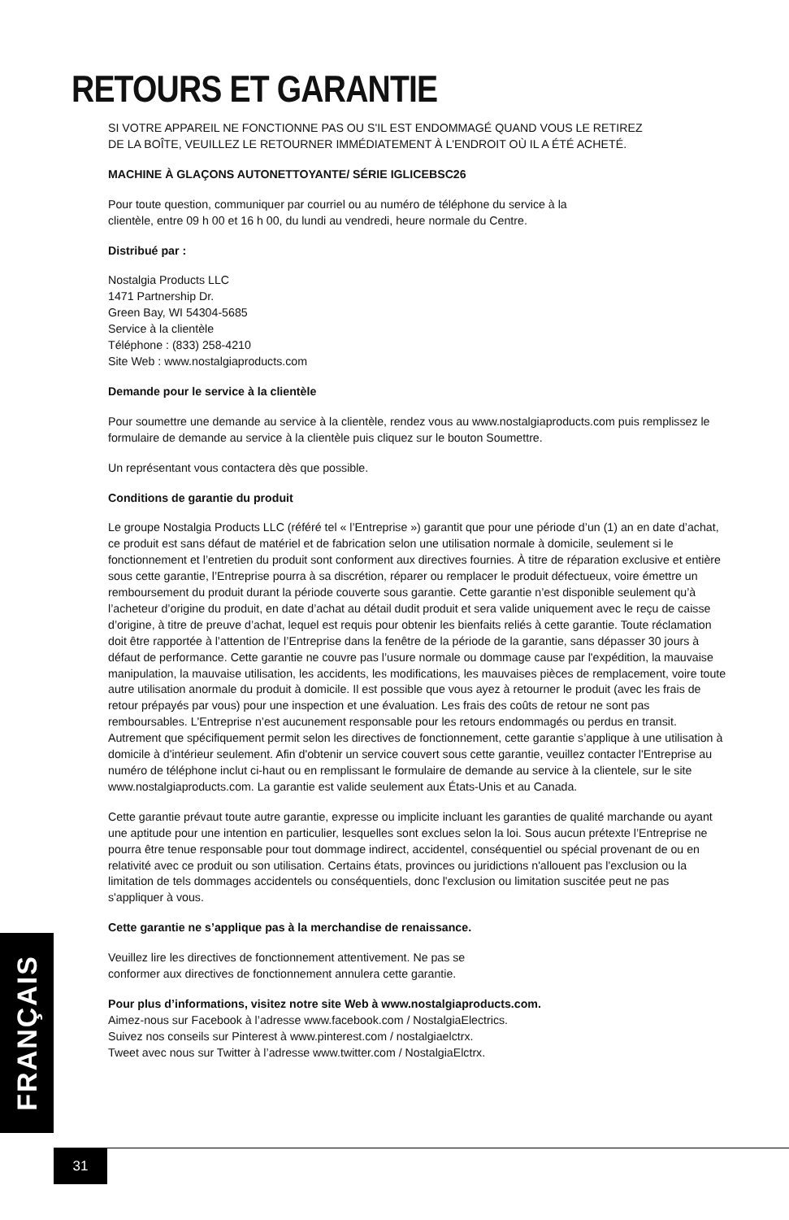RETOURS ET GARANTIE
SI VOTRE APPAREIL NE FONCTIONNE PAS OU S'IL EST ENDOMMAGÉ QUAND VOUS LE RETIREZ
DE LA BOÎTE, VEUILLEZ LE RETOURNER IMMÉDIATEMENT À L'ENDROIT OÙ IL A ÉTÉ ACHETÉ.
MACHINE À GLAÇONS AUTONETTOYANTE/ SÉRIE IGLICEBSC26
Pour toute question, communiquer par courriel ou au numéro de téléphone du service à la
clientèle, entre 09 h 00 et 16 h 00, du lundi au vendredi, heure normale du Centre.
Distribué par :
Nostalgia Products LLC
1471 Partnership Dr.
Green Bay, WI 54304-5685
Service à la clientèle
Téléphone : (833) 258-4210
Site Web : www.nostalgiaproducts.com
Demande pour le service à la clientèle
Pour soumettre une demande au service à la clientèle, rendez vous au www.nostalgiaproducts.com puis remplissez le formulaire de demande au service à la clientèle puis cliquez sur le bouton Soumettre.
Un représentant vous contactera dès que possible.
Conditions de garantie du produit
Le groupe Nostalgia Products LLC (référé tel « l’Entreprise ») garantit que pour une période d’un (1) an en date d’achat, ce produit est sans défaut de matériel et de fabrication selon une utilisation normale à domicile, seulement si le fonctionnement et l’entretien du produit sont conforment aux directives fournies. À titre de réparation exclusive et entière sous cette garantie, l’Entreprise pourra à sa discrétion, réparer ou remplacer le produit défectueux, voire émettre un remboursement du produit durant la période couverte sous garantie. Cette garantie n’est disponible seulement qu’à l’acheteur d’origine du produit, en date d’achat au détail dudit produit et sera valide uniquement avec le reçu de caisse d’origine, à titre de preuve d’achat, lequel est requis pour obtenir les bienfaits reliés à cette garantie. Toute réclamation doit être rapportée à l’attention de l’Entreprise dans la fenêtre de la période de la garantie, sans dépasser 30 jours à défaut de performance. Cette garantie ne couvre pas l’usure normale ou dommage cause par l'expédition, la mauvaise manipulation, la mauvaise utilisation, les accidents, les modifications, les mauvaises pièces de remplacement, voire toute autre utilisation anormale du produit à domicile. Il est possible que vous ayez à retourner le produit (avec les frais de retour prépayés par vous) pour une inspection et une évaluation. Les frais des coûts de retour ne sont pas remboursables. L'Entreprise n’est aucunement responsable pour les retours endommagés ou perdus en transit. Autrement que spécifiquement permit selon les directives de fonctionnement, cette garantie s’applique à une utilisation à domicile à d'intérieur seulement. Afin d'obtenir un service couvert sous cette garantie, veuillez contacter l'Entreprise au numéro de téléphone inclut ci-haut ou en remplissant le formulaire de demande au service à la clientele, sur le site www.nostalgiaproducts.com. La garantie est valide seulement aux États-Unis et au Canada.
Cette garantie prévaut toute autre garantie, expresse ou implicite incluant les garanties de qualité marchande ou ayant une aptitude pour une intention en particulier, lesquelles sont exclues selon la loi. Sous aucun prétexte l’Entreprise ne pourra être tenue responsable pour tout dommage indirect, accidentel, conséquentiel ou spécial provenant de ou en relativité avec ce produit ou son utilisation. Certains états, provinces ou juridictions n'allouent pas l'exclusion ou la limitation de tels dommages accidentels ou conséquentiels, donc l'exclusion ou limitation suscitée peut ne pas s'appliquer à vous.
Cette garantie ne s’applique pas à la merchandise de renaissance.
Veuillez lire les directives de fonctionnement attentivement. Ne pas se
conformer aux directives de fonctionnement annulera cette garantie.
Pour plus d’informations, visitez notre site Web à www.nostalgiaproducts.com.
Aimez-nous sur Facebook à l’adresse www.facebook.com / NostalgiaElectrics.
Suivez nos conseils sur Pinterest à www.pinterest.com / nostalgiaelctrx.
Tweet avec nous sur Twitter à l’adresse www.twitter.com / NostalgiaElctrx.
FRANÇAIS
31